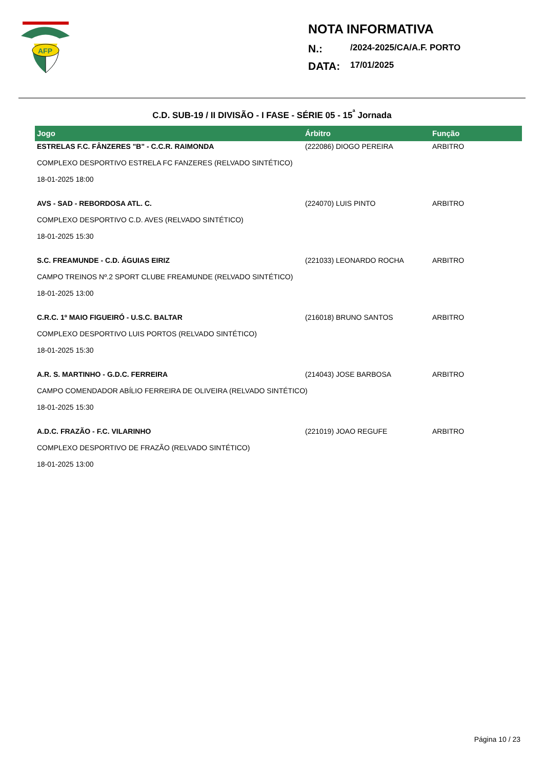AFP
NOTA INFORMATIVA
N.: /2024-2025/CA/A.F. PORTO
DATA: 17/01/2025
C.D. SUB-19 / II DIVISÃO - I FASE - SÉRIE 05 - 15<sup>ª</sup> Jornada
| Jogo | Árbitro | Função |
| --- | --- | --- |
| ESTRELAS F.C. FÂNZERES "B" - C.C.R. RAIMONDA | (222086) DIOGO PEREIRA | ARBITRO |
| COMPLEXO DESPORTIVO ESTRELA FC FANZERES (RELVADO SINTÉTICO) | | |
| 18-01-2025 18:00 | | |
| AVS - SAD - REBORDOSA ATL. C. | (224070) LUIS PINTO | ARBITRO |
| COMPLEXO DESPORTIVO C.D. AVES (RELVADO SINTÉTICO) | | |
| 18-01-2025 15:30 | | |
| S.C. FREAMUNDE - C.D. ÁGUIAS EIRIZ | (221033) LEONARDO ROCHA | ARBITRO |
| CAMPO TREINOS Nº.2 SPORT CLUBE FREAMUNDE (RELVADO SINTÉTICO) | | |
| 18-01-2025 13:00 | | |
| C.R.C. 1º MAIO FIGUEIRÓ - U.S.C. BALTAR | (216018) BRUNO SANTOS | ARBITRO |
| COMPLEXO DESPORTIVO LUIS PORTOS (RELVADO SINTÉTICO) | | |
| 18-01-2025 15:30 | | |
| A.R. S. MARTINHO - G.D.C. FERREIRA | (214043) JOSE BARBOSA | ARBITRO |
| CAMPO COMENDADOR ABÍLIO FERREIRA DE OLIVEIRA (RELVADO SINTÉTICO) | | |
| 18-01-2025 15:30 | | |
| A.D.C. FRAZÃO - F.C. VILARINHO | (221019) JOAO REGUFE | ARBITRO |
| COMPLEXO DESPORTIVO DE FRAZÃO (RELVADO SINTÉTICO) | | |
| 18-01-2025 13:00 | | |
Página 10 / 23